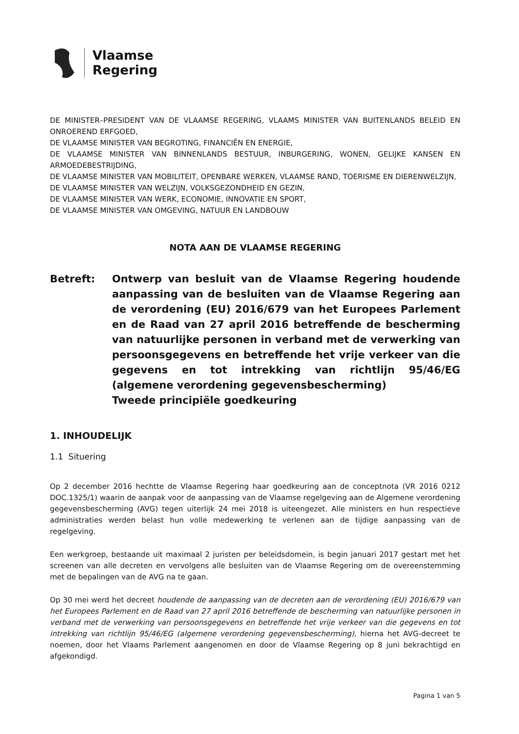Vlaamse
Regering
DE MINISTER–PRESIDENT VAN DE VLAAMSE REGERING, VLAAMS MINISTER VAN BUITENLANDS BELEID EN ONROEREND ERFGOED,
DE VLAAMSE MINISTER VAN BEGROTING, FINANCIËN EN ENERGIE,
DE VLAAMSE MINISTER VAN BINNENLANDS BESTUUR, INBURGERING, WONEN, GELIJKE KANSEN EN ARMOEDEBESTRIJDING,
DE VLAAMSE MINISTER VAN MOBILITEIT, OPENBARE WERKEN, VLAAMSE RAND, TOERISME EN DIERENWELZIJN,
DE VLAAMSE MINISTER VAN WELZIJN, VOLKSGEZONDHEID EN GEZIN,
DE VLAAMSE MINISTER VAN WERK, ECONOMIE, INNOVATIE EN SPORT,
DE VLAAMSE MINISTER VAN OMGEVING, NATUUR EN LANDBOUW
NOTA AAN DE VLAAMSE REGERING
Betreft: Ontwerp van besluit van de Vlaamse Regering houdende aanpassing van de besluiten van de Vlaamse Regering aan de verordening (EU) 2016/679 van het Europees Parlement en de Raad van 27 april 2016 betreffende de bescherming van natuurlijke personen in verband met de verwerking van persoonsgegevens en betreffende het vrije verkeer van die gegevens en tot intrekking van richtlijn 95/46/EG (algemene verordening gegevensbescherming)
Tweede principiële goedkeuring
1. INHOUDELIJK
1.1 Situering
Op 2 december 2016 hechtte de Vlaamse Regering haar goedkeuring aan de conceptnota (VR 2016 0212 DOC.1325/1) waarin de aanpak voor de aanpassing van de Vlaamse regelgeving aan de Algemene verordening gegevensbescherming (AVG) tegen uiterlijk 24 mei 2018 is uiteengezet. Alle ministers en hun respectieve administraties werden belast hun volle medewerking te verlenen aan de tijdige aanpassing van de regelgeving.
Een werkgroep, bestaande uit maximaal 2 juristen per beleidsdomein, is begin januari 2017 gestart met het screenen van alle decreten en vervolgens alle besluiten van de Vlaamse Regering om de overeenstemming met de bepalingen van de AVG na te gaan.
Op 30 mei werd het decreet houdende de aanpassing van de decreten aan de verordening (EU) 2016/679 van het Europees Parlement en de Raad van 27 april 2016 betreffende de bescherming van natuurlijke personen in verband met de verwerking van persoonsgegevens en betreffende het vrije verkeer van die gegevens en tot intrekking van richtlijn 95/46/EG (algemene verordening gegevensbescherming), hierna het AVG-decreet te noemen, door het Vlaams Parlement aangenomen en door de Vlaamse Regering op 8 juni bekrachtigd en afgekondigd.
Pagina 1 van 5